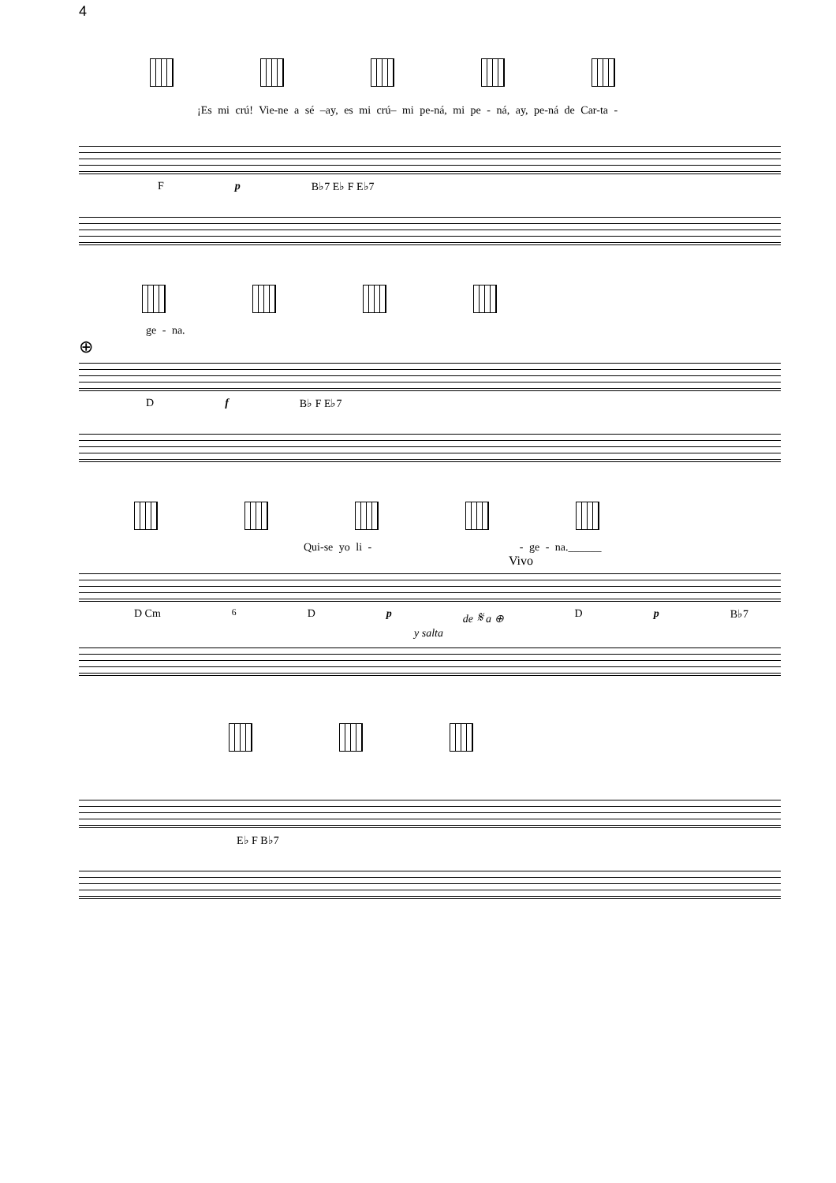4
¡Es mi crú! Vie-ne a sé –ay, es mi crú– mi pe-ná, mi pe - ná, ay, pe-ná de Car-ta -
F p B♭7 E♭ F E♭7
ge - na.
⊕
D f B♭ F E♭7
Qui-se yo li - - ge - na.______
Vivo
D Cm<sup>6</sup> D p de 𝄋 a ⊕ D p B♭7
y salta
E♭ F B♭7